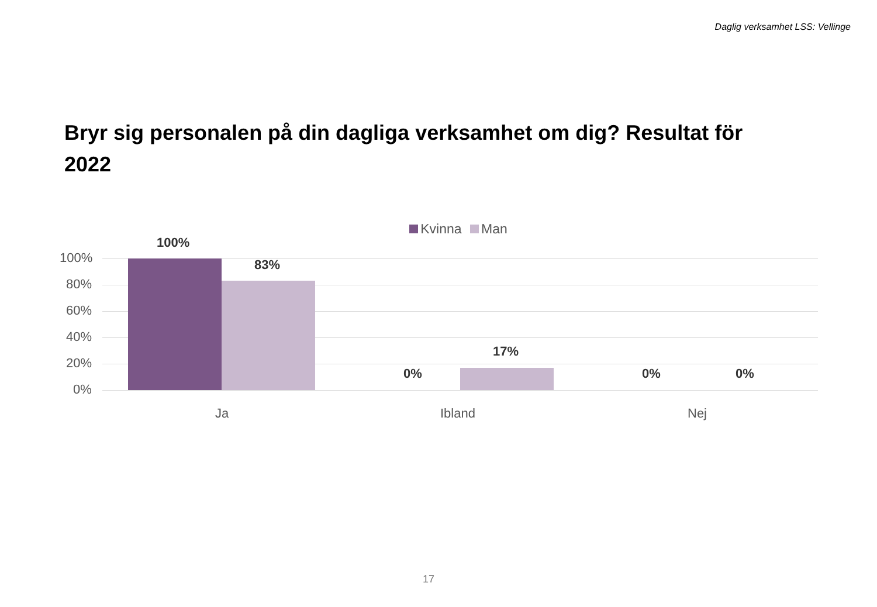Daglig verksamhet LSS: Vellinge
Bryr sig personalen på din dagliga verksamhet om dig? Resultat för 2022
Kvinna Man
100%
80%
60%
40%
20%
0%
100%
83%
17%
0% 0% 0%
Ja Ibland Nej
17